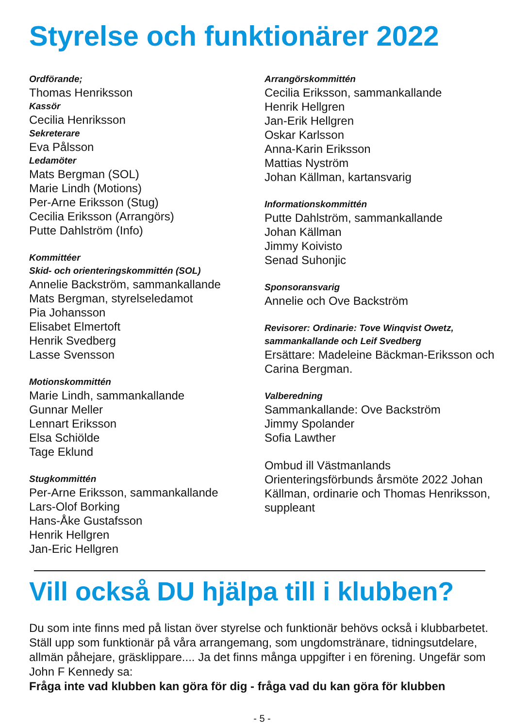Styrelse och funktionärer 2022
Ordförande;
Thomas Henriksson
Kassör
Cecilia Henriksson
Sekreterare
Eva Pålsson
Ledamöter
Mats Bergman (SOL)
Marie Lindh (Motions)
Per-Arne Eriksson (Stug)
Cecilia Eriksson (Arrangörs)
Putte Dahlström (Info)
Kommittéer
Skid- och orienteringskommittén (SOL)
Annelie Backström, sammankallande
Mats Bergman, styrelseledamot
Pia Johansson
Elisabet Elmertoft
Henrik Svedberg
Lasse Svensson
Motionskommittén
Marie Lindh, sammankallande
Gunnar Meller
Lennart Eriksson
Elsa Schiölde
Tage Eklund
Stugkommittén
Per-Arne Eriksson, sammankallande
Lars-Olof Borking
Hans-Åke Gustafsson
Henrik Hellgren
Jan-Eric Hellgren
Arrangörskommittén
Cecilia Eriksson, sammankallande
Henrik Hellgren
Jan-Erik Hellgren
Oskar Karlsson
Anna-Karin Eriksson
Mattias Nyström
Johan Källman, kartansvarig
Informationskommittén
Putte Dahlström, sammankallande
Johan Källman
Jimmy Koivisto
Senad Suhonjic
Sponsoransvarig
Annelie och Ove Backström
Revisorer: Ordinarie: Tove Winqvist Owetz, sammankallande och Leif Svedberg
Ersättare: Madeleine Bäckman-Eriksson och Carina Bergman.
Valberedning
Sammankallande: Ove Backström
Jimmy Spolander
Sofia Lawther
Ombud ill Västmanlands Orienteringsförbunds årsmöte 2022 Johan Källman, ordinarie och Thomas Henriksson, suppleant
Vill också DU hjälpa till i klubben?
Du som inte finns med på listan över styrelse och funktionär behövs också i klubbarbetet. Ställ upp som funktionär på våra arrangemang, som ungdomstränare, tidningsutdelare, allmän påhejare, gräsklippare.... Ja det finns många uppgifter i en förening. Ungefär som John F Kennedy sa:
Fråga inte vad klubben kan göra för dig - fråga vad du kan göra för klubben
- 5 -